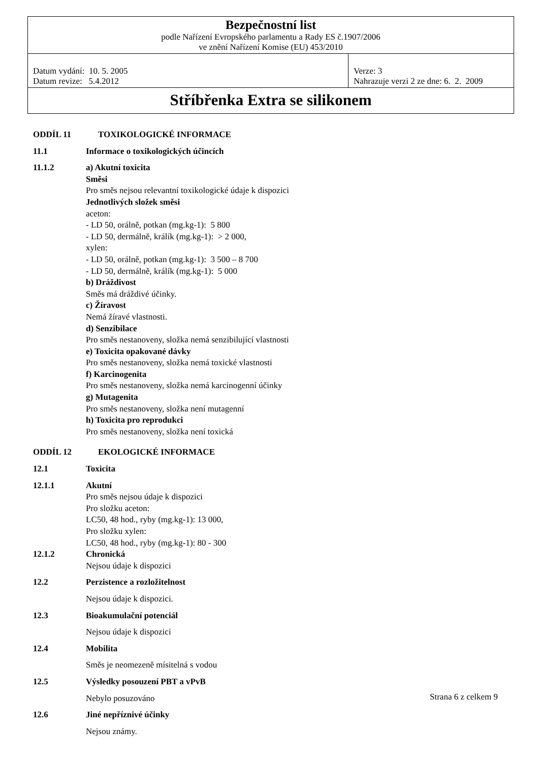| Bezpečnostní list podle Nařízení Evropského parlamentu a Rady ES č.1907/2006 ve znění Nařízení Komise (EU) 453/2010 | |
| Datum vydání: 10. 5. 2005 Datum revize: 5.4.2012 | Verze: 3 Nahrazuje verzi 2 ze dne: 6. 2. 2009 |
| Stříbřenka Extra se silikonem | |
ODDÍL 11 TOXIKOLOGICKÉ INFORMACE
11.1 Informace o toxikologických účincích
11.1.2 a) Akutní toxicita
Směsi
Pro směs nejsou relevantní toxikologické údaje k dispozici
Jednotlivých složek směsi
aceton:
- LD 50, orálně, potkan (mg.kg-1): 5 800
- LD 50, dermálně, králík (mg.kg-1): > 2 000,
xylen:
- LD 50, orálně, potkan (mg.kg-1): 3 500 – 8 700
- LD 50, dermálně, králík (mg.kg-1): 5 000
b) Dráždivost
Směs má dráždivé účinky.
c) Žíravost
Nemá žíravé vlastnosti.
d) Senzibilace
Pro směs nestanoveny, složka nemá senzibilující vlastnosti
e) Toxicita opakované dávky
Pro směs nestanoveny, složka nemá toxické vlastnosti
f) Karcinogenita
Pro směs nestanoveny, složka nemá karcinogenní účinky
g) Mutagenita
Pro směs nestanoveny, složka není mutagenní
h) Toxicita pro reprodukci
Pro směs nestanoveny, složka není toxická
ODDÍL 12 EKOLOGICKÉ INFORMACE
12.1 Toxicita
12.1.1 Akutní
Pro směs nejsou údaje k dispozici
Pro složku aceton:
LC50, 48 hod., ryby (mg.kg-1): 13 000,
Pro složku xylen:
LC50, 48 hod., ryby (mg.kg-1): 80 - 300
12.1.2 Chronická
Nejsou údaje k dispozici
12.2 Perzistence a rozložitelnost
Nejsou údaje k dispozici.
12.3 Bioakumulační potenciál
Nejsou údaje k dispozici
12.4 Mobilita
Směs je neomezeně mísitelná s vodou
12.5 Výsledky posouzení PBT a vPvB
Nebylo posuzováno
12.6 Jiné nepříznivé účinky
Nejsou známy.
Strana 6 z celkem 9